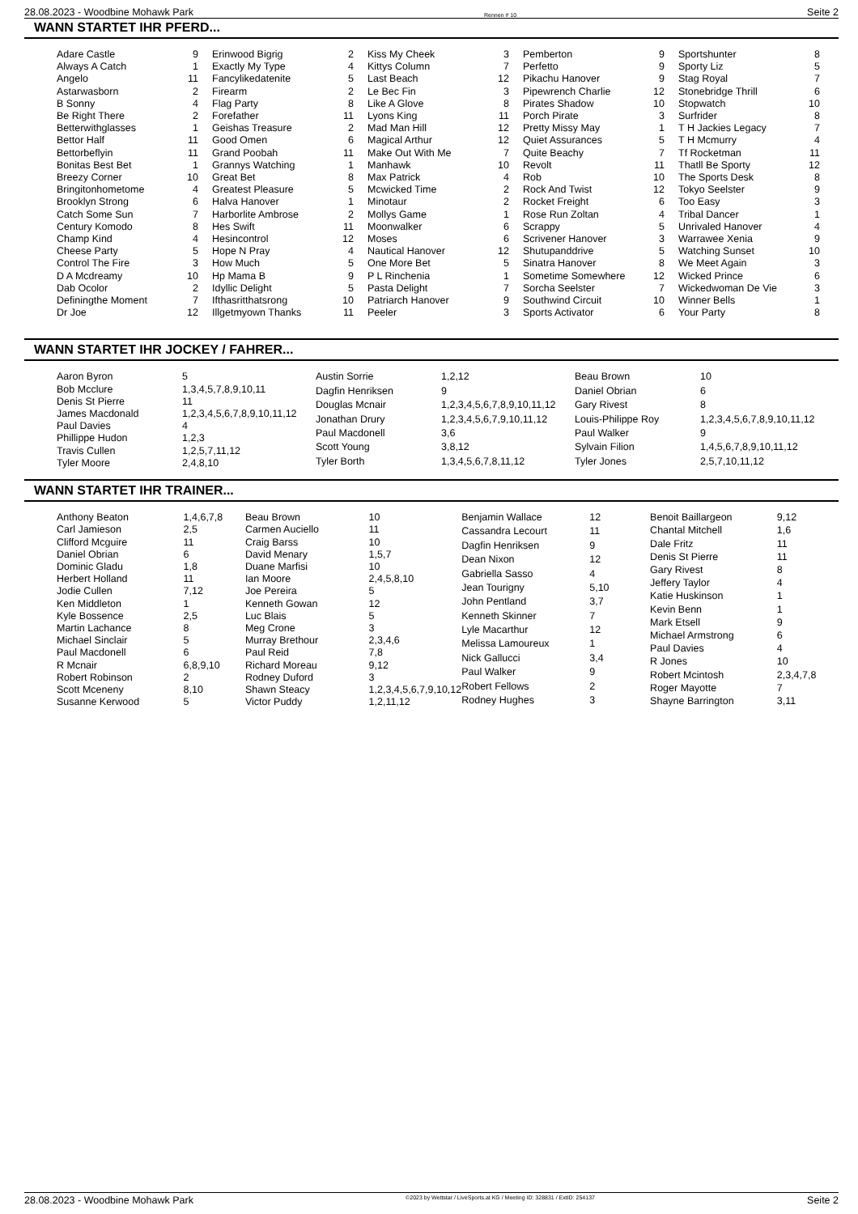28.08.2023 - Woodbine Mohawk Park Rennen # 10 Seite 2
WANN STARTET IHR PFERD...
| Adare Castle | 9 |
| Always A Catch | 1 |
| Angelo | 11 |
| Astarwasborn | 2 |
| B Sonny | 4 |
| Be Right There | 2 |
| Betterwithglasses | 1 |
| Bettor Half | 11 |
| Bettorbeflyin | 11 |
| Bonitas Best Bet | 1 |
| Breezy Corner | 10 |
| Bringitonhometome | 4 |
| Brooklyn Strong | 6 |
| Catch Some Sun | 7 |
| Century Komodo | 8 |
| Champ Kind | 4 |
| Cheese Party | 5 |
| Control The Fire | 3 |
| D A Mcdreamy | 10 |
| Dab Ocolor | 2 |
| Definingthe Moment | 7 |
| Dr Joe | 12 |
| Erinwood Bigrig | 2 |
| Exactly My Type | 4 |
| Fancylikedatenite | 5 |
| Firearm | 2 |
| Flag Party | 8 |
| Forefather | 11 |
| Geishas Treasure | 2 |
| Good Omen | 6 |
| Grand Poobah | 11 |
| Grannys Watching | 1 |
| Great Bet | 8 |
| Greatest Pleasure | 5 |
| Halva Hanover | 1 |
| Harborlite Ambrose | 2 |
| Hes Swift | 11 |
| Hesincontrol | 12 |
| Hope N Pray | 4 |
| How Much | 5 |
| Hp Mama B | 9 |
| Idyllic Delight | 5 |
| Ifthasritthatsrong | 10 |
| Illgetmyown Thanks | 11 |
| Kiss My Cheek | 3 |
| Kittys Column | 7 |
| Last Beach | 12 |
| Le Bec Fin | 3 |
| Like A Glove | 8 |
| Lyons King | 11 |
| Mad Man Hill | 12 |
| Magical Arthur | 12 |
| Make Out With Me | 7 |
| Manhawk | 10 |
| Max Patrick | 4 |
| Mcwicked Time | 2 |
| Minotaur | 2 |
| Mollys Game | 1 |
| Moonwalker | 6 |
| Moses | 6 |
| Nautical Hanover | 12 |
| One More Bet | 5 |
| P L Rinchenia | 1 |
| Pasta Delight | 7 |
| Patriarch Hanover | 9 |
| Peeler | 3 |
| Pemberton | 9 |
| Perfetto | 9 |
| Pikachu Hanover | 9 |
| Pipewrench Charlie | 12 |
| Pirates Shadow | 10 |
| Porch Pirate | 3 |
| Pretty Missy May | 1 |
| Quiet Assurances | 5 |
| Quite Beachy | 7 |
| Revolt | 11 |
| Rob | 10 |
| Rock And Twist | 12 |
| Rocket Freight | 6 |
| Rose Run Zoltan | 4 |
| Scrappy | 5 |
| Scrivener Hanover | 3 |
| Shutupanddrive | 5 |
| Sinatra Hanover | 8 |
| Sometime Somewhere | 12 |
| Sorcha Seelster | 7 |
| Southwind Circuit | 10 |
| Sports Activator | 6 |
| Sportshunter | 8 |
| Sporty Liz | 5 |
| Stag Royal | 7 |
| Stonebridge Thrill | 6 |
| Stopwatch | 10 |
| Surfrider | 8 |
| T H Jackies Legacy | 7 |
| T H Mcmurry | 4 |
| Tf Rocketman | 11 |
| Thatll Be Sporty | 12 |
| The Sports Desk | 8 |
| Tokyo Seelster | 9 |
| Too Easy | 3 |
| Tribal Dancer | 1 |
| Unrivaled Hanover | 4 |
| Warrawee Xenia | 9 |
| Watching Sunset | 10 |
| We Meet Again | 3 |
| Wicked Prince | 6 |
| Wickedwoman De Vie | 3 |
| Winner Bells | 1 |
| Your Party | 8 |
WANN STARTET IHR JOCKEY / FAHRER...
| Aaron Byron | 5 |
| Bob Mcclure | 1,3,4,5,7,8,9,10,11 |
| Denis St Pierre | 11 |
| James Macdonald | 1,2,3,4,5,6,7,8,9,10,11,12 |
| Paul Davies | 4 |
| Phillippe Hudon | 1,2,3 |
| Travis Cullen | 1,2,5,7,11,12 |
| Tyler Moore | 2,4,8,10 |
| Austin Sorrie | 1,2,12 |
| Dagfin Henriksen | 9 |
| Douglas Mcnair | 1,2,3,4,5,6,7,8,9,10,11,12 |
| Jonathan Drury | 1,2,3,4,5,6,7,9,10,11,12 |
| Paul Macdonell | 3,6 |
| Scott Young | 3,8,12 |
| Tyler Borth | 1,3,4,5,6,7,8,11,12 |
| Beau Brown | 10 |
| Daniel Obrian | 6 |
| Gary Rivest | 8 |
| Louis-Philippe Roy | 1,2,3,4,5,6,7,8,9,10,11,12 |
| Paul Walker | 9 |
| Sylvain Filion | 1,4,5,6,7,8,9,10,11,12 |
| Tyler Jones | 2,5,7,10,11,12 |
WANN STARTET IHR TRAINER...
| Anthony Beaton | 1,4,6,7,8 |
| Carl Jamieson | 2,5 |
| Clifford Mcguire | 11 |
| Daniel Obrian | 6 |
| Dominic Gladu | 1,8 |
| Herbert Holland | 11 |
| Jodie Cullen | 7,12 |
| Ken Middleton | 1 |
| Kyle Bossence | 2,5 |
| Martin Lachance | 8 |
| Michael Sinclair | 5 |
| Paul Macdonell | 6 |
| R Mcnair | 6,8,9,10 |
| Robert Robinson | 2 |
| Scott Mceneny | 8,10 |
| Susanne Kerwood | 5 |
| Beau Brown | 10 |
| Carmen Auciello | 11 |
| Craig Barss | 10 |
| David Menary | 1,5,7 |
| Duane Marfisi | 10 |
| Ian Moore | 2,4,5,8,10 |
| Joe Pereira | 5 |
| Kenneth Gowan | 12 |
| Luc Blais | 5 |
| Meg Crone | 3 |
| Murray Brethour | 2,3,4,6 |
| Paul Reid | 7,8 |
| Richard Moreau | 9,12 |
| Rodney Duford | 3 |
| Shawn Steacy | 1,2,3,4,5,6,7,9,10,12 |
| Victor Puddy | 1,2,11,12 |
| Benjamin Wallace | 12 |
| Cassandra Lecourt | 11 |
| Dagfin Henriksen | 9 |
| Dean Nixon | 12 |
| Gabriella Sasso | 4 |
| Jean Tourigny | 5,10 |
| John Pentland | 3,7 |
| Kenneth Skinner | 7 |
| Lyle Macarthur | 12 |
| Melissa Lamoureux | 1 |
| Nick Gallucci | 3,4 |
| Paul Walker | 9 |
| Robert Fellows | 2 |
| Rodney Hughes | 3 |
| Benoit Baillargeon | 9,12 |
| Chantal Mitchell | 1,6 |
| Dale Fritz | 11 |
| Denis St Pierre | 11 |
| Gary Rivest | 8 |
| Jeffery Taylor | 4 |
| Katie Huskinson | 1 |
| Kevin Benn | 1 |
| Mark Etsell | 9 |
| Michael Armstrong | 6 |
| Paul Davies | 4 |
| R Jones | 10 |
| Robert Mcintosh | 2,3,4,7,8 |
| Roger Mayotte | 7 |
| Shayne Barrington | 3,11 |
28.08.2023 - Woodbine Mohawk Park ©2023 by Wettstar / LiveSports.at KG / Meeting ID: 328831 / ExtID: 254137 Seite 2